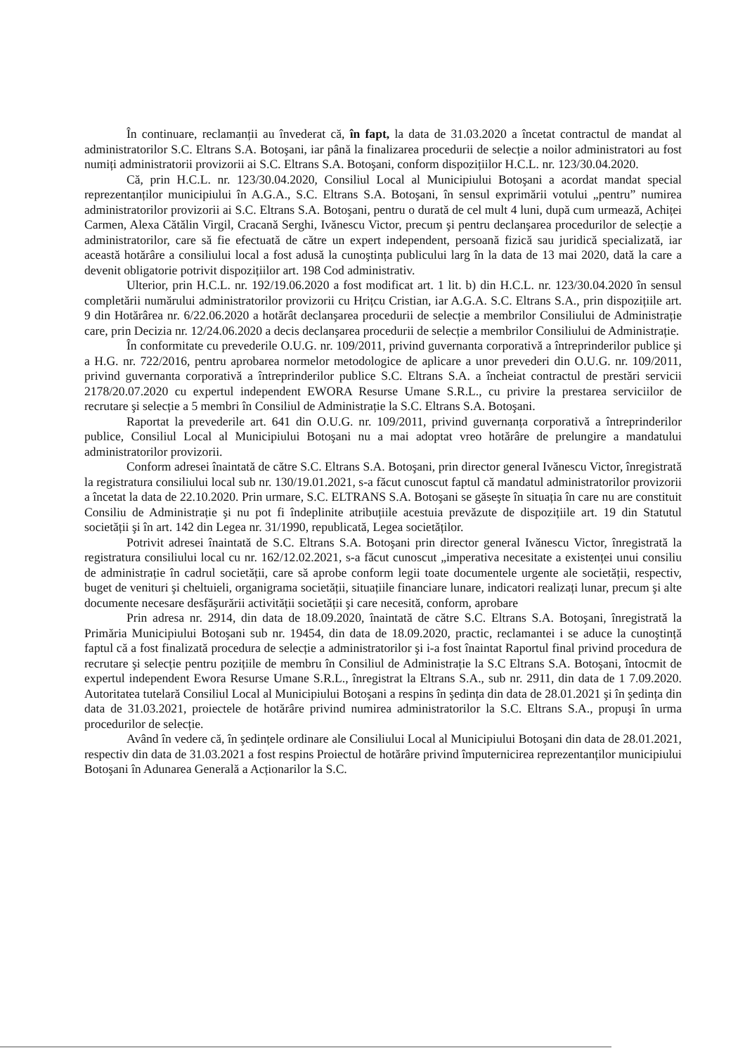În continuare, reclamanții au învederat că, în fapt, la data de 31.03.2020 a încetat contractul de mandat al administratorilor S.C. Eltrans S.A. Botoşani, iar până la finalizarea procedurii de selecție a noilor administratori au fost numiți administratorii provizorii ai S.C. Eltrans S.A. Botoşani, conform dispozițiilor H.C.L. nr. 123/30.04.2020.
Că, prin H.C.L. nr. 123/30.04.2020, Consiliul Local al Municipiului Botoşani a acordat mandat special reprezentanților municipiului în A.G.A., S.C. Eltrans S.A. Botoşani, în sensul exprimării votului „pentru” numirea administratorilor provizorii ai S.C. Eltrans S.A. Botoşani, pentru o durată de cel mult 4 luni, după cum urmează, Achiței Carmen, Alexa Cătălin Virgil, Cracană Serghi, Ivănescu Victor, precum şi pentru declanşarea procedurilor de selecție a administratorilor, care să fie efectuată de către un expert independent, persoană fizică sau juridică specializată, iar această hotărâre a consiliului local a fost adusă la cunoştința publicului larg în la data de 13 mai 2020, dată la care a devenit obligatorie potrivit dispozițiilor art. 198 Cod administrativ.
Ulterior, prin H.C.L. nr. 192/19.06.2020 a fost modificat art. 1 lit. b) din H.C.L. nr. 123/30.04.2020 în sensul completării numărului administratorilor provizorii cu Hrițcu Cristian, iar A.G.A. S.C. Eltrans S.A., prin dispozițiile art. 9 din Hotărârea nr. 6/22.06.2020 a hotărât declanşarea procedurii de selecție a membrilor Consiliului de Administrație care, prin Decizia nr. 12/24.06.2020 a decis declanşarea procedurii de selecție a membrilor Consiliului de Administrație.
În conformitate cu prevederile O.U.G. nr. 109/2011, privind guvernanta corporativă a întreprinderilor publice şi a H.G. nr. 722/2016, pentru aprobarea normelor metodologice de aplicare a unor prevederi din O.U.G. nr. 109/2011, privind guvernanta corporativă a întreprinderilor publice S.C. Eltrans S.A. a încheiat contractul de prestări servicii 2178/20.07.2020 cu expertul independent EWORA Resurse Umane S.R.L., cu privire la prestarea serviciilor de recrutare şi selecție a 5 membri în Consiliul de Administrație la S.C. Eltrans S.A. Botoşani.
Raportat la prevederile art. 641 din O.U.G. nr. 109/2011, privind guvernanța corporativă a întreprinderilor publice, Consiliul Local al Municipiului Botoşani nu a mai adoptat vreo hotărâre de prelungire a mandatului administratorilor provizorii.
Conform adresei înaintată de către S.C. Eltrans S.A. Botoşani, prin director general Ivănescu Victor, înregistrată la registratura consiliului local sub nr. 130/19.01.2021, s-a făcut cunoscut faptul că mandatul administratorilor provizorii a încetat la data de 22.10.2020. Prin urmare, S.C. ELTRANS S.A. Botoşani se găseşte în situația în care nu are constituit Consiliu de Administrație şi nu pot fi îndeplinite atribuțiile acestuia prevăzute de dispozițiile art. 19 din Statutul societății şi în art. 142 din Legea nr. 31/1990, republicată, Legea societăților.
Potrivit adresei înaintată de S.C. Eltrans S.A. Botoşani prin director general Ivănescu Victor, înregistrată la registratura consiliului local cu nr. 162/12.02.2021, s-a făcut cunoscut „imperativa necesitate a existenței unui consiliu de administrație în cadrul societății, care să aprobe conform legii toate documentele urgente ale societății, respectiv, buget de venituri şi cheltuieli, organigrama societății, situațiile financiare lunare, indicatori realizați lunar, precum şi alte documente necesare desfăşurării activității societății şi care necesită, conform, aprobare
Prin adresa nr. 2914, din data de 18.09.2020, înaintată de către S.C. Eltrans S.A. Botoşani, înregistrată la Primăria Municipiului Botoşani sub nr. 19454, din data de 18.09.2020, practic, reclamantei i se aduce la cunoştință faptul că a fost finalizată procedura de selecție a administratorilor şi i-a fost înaintat Raportul final privind procedura de recrutare şi selecție pentru pozițiile de membru în Consiliul de Administrație la S.C Eltrans S.A. Botoşani, întocmit de expertul independent Ewora Resurse Umane S.R.L., înregistrat la Eltrans S.A., sub nr. 2911, din data de 1 7.09.2020. Autoritatea tutelară Consiliul Local al Municipiului Botoşani a respins în şedința din data de 28.01.2021 şi în şedința din data de 31.03.2021, proiectele de hotărâre privind numirea administratorilor la S.C. Eltrans S.A., propuşi în urma procedurilor de selecție.
Având în vedere că, în şedințele ordinare ale Consiliului Local al Municipiului Botoşani din data de 28.01.2021, respectiv din data de 31.03.2021 a fost respins Proiectul de hotărâre privind împuternicirea reprezentanților municipiului Botoşani în Adunarea Generală a Acționarilor la S.C.